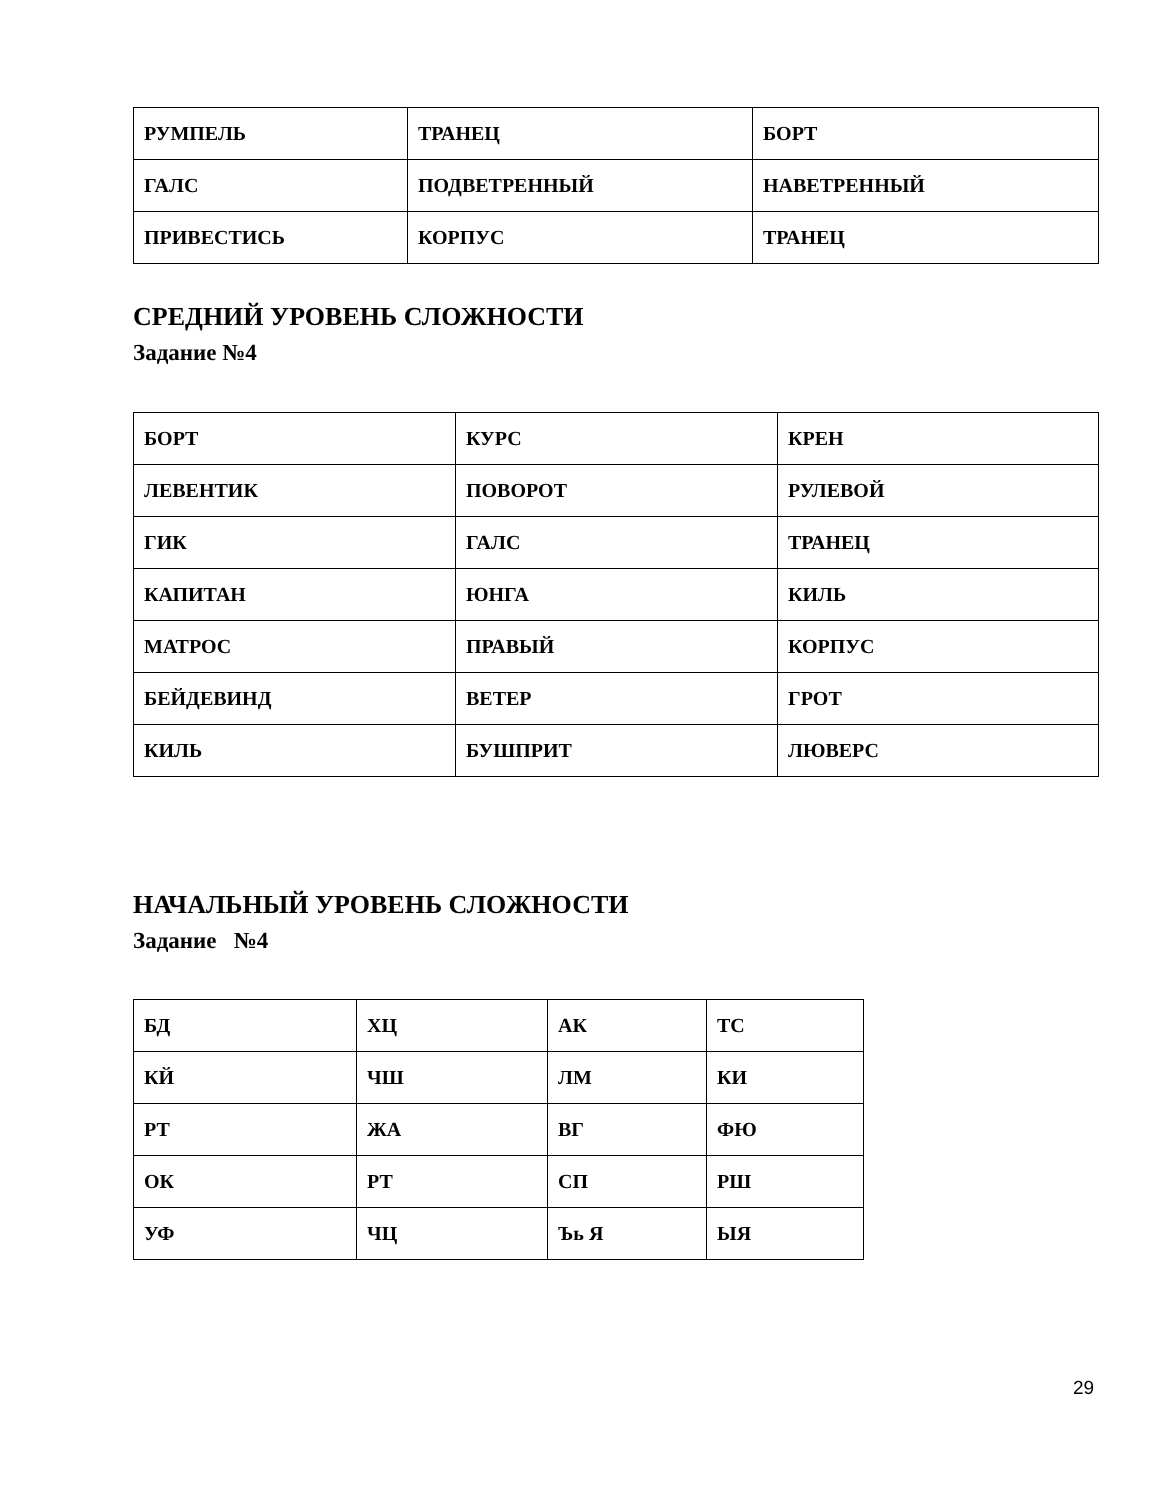| РУМПЕЛЬ | ТРАНЕЦ | БОРТ |
| ГАЛС | ПОДВЕТРЕННЫЙ | НАВЕТРЕННЫЙ |
| ПРИВЕСТИСЬ | КОРПУС | ТРАНЕЦ |
СРЕДНИЙ УРОВЕНЬ СЛОЖНОСТИ
Задание №4
| БОРТ | КУРС | КРЕН |
| ЛЕВЕНТИК | ПОВОРОТ | РУЛЕВОЙ |
| ГИК | ГАЛС | ТРАНЕЦ |
| КАПИТАН | ЮНГА | КИЛЬ |
| МАТРОС | ПРАВЫЙ | КОРПУС |
| БЕЙДЕВИНД | ВЕТЕР | ГРОТ |
| КИЛЬ | БУШПРИТ | ЛЮВЕРС |
НАЧАЛЬНЫЙ УРОВЕНЬ СЛОЖНОСТИ
Задание №4
| БД | ХЦ | АК | ТС |
| КЙ | ЧШ | ЛМ | КИ |
| РТ | ЖА | ВГ | ФЮ |
| ОК | РТ | СП | РШ |
| УФ | ЧЦ | Ъь Я | ЫЯ |
29